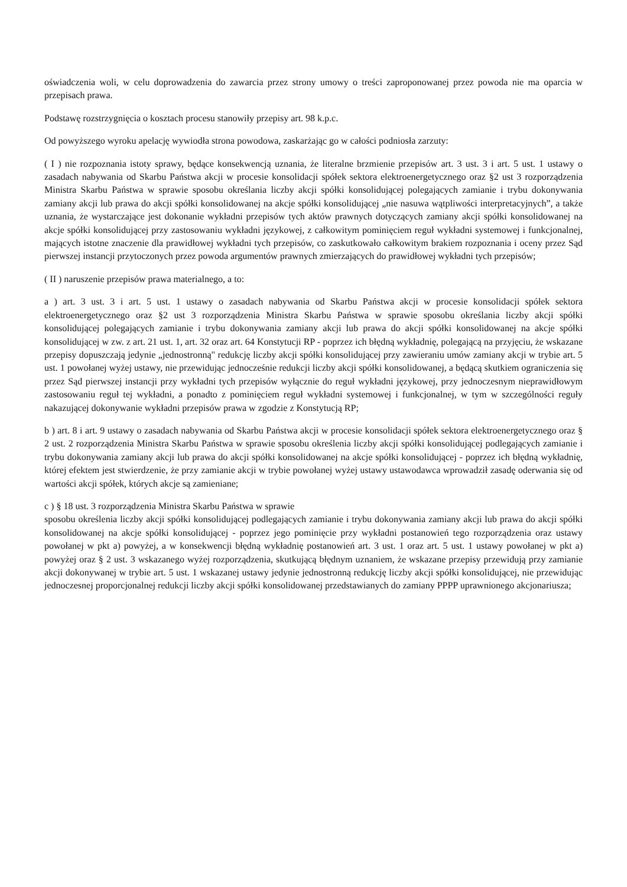oświadczenia woli, w celu doprowadzenia do zawarcia przez strony umowy o treści zaproponowanej przez powoda nie ma oparcia w przepisach prawa.
Podstawę rozstrzygnięcia o kosztach procesu stanowiły przepisy art. 98 k.p.c.
Od powyższego wyroku apelację wywiodła strona powodowa, zaskarżając go w całości podniosła zarzuty:
( I ) nie rozpoznania istoty sprawy, będące konsekwencją uznania, że literalne brzmienie przepisów art. 3 ust. 3 i art. 5 ust. 1 ustawy o zasadach nabywania od Skarbu Państwa akcji w procesie konsolidacji spółek sektora elektroenergetycznego oraz §2 ust 3 rozporządzenia Ministra Skarbu Państwa w sprawie sposobu określania liczby akcji spółki konsolidującej polegających zamianie i trybu dokonywania zamiany akcji lub prawa do akcji spółki konsolidowanej na akcje spółki konsolidującej „nie nasuwa wątpliwości interpretacyjnych”, a także uznania, że wystarczające jest dokonanie wykładni przepisów tych aktów prawnych dotyczących zamiany akcji spółki konsolidowanej na akcje spółki konsolidującej przy zastosowaniu wykładni językowej, z całkowitym pominięciem reguł wykładni systemowej i funkcjonalnej, mających istotne znaczenie dla prawidłowej wykładni tych przepisów, co zaskutkowało całkowitym brakiem rozpoznania i oceny przez Sąd pierwszej instancji przytoczonych przez powoda argumentów prawnych zmierzających do prawidłowej wykładni tych przepisów;
( II ) naruszenie przepisów prawa materialnego, a to:
a ) art. 3 ust. 3 i art. 5 ust. 1 ustawy o zasadach nabywania od Skarbu Państwa akcji w procesie konsolidacji spółek sektora elektroenergetycznego oraz §2 ust 3 rozporządzenia Ministra Skarbu Państwa w sprawie sposobu określania liczby akcji spółki konsolidującej polegających zamianie i trybu dokonywania zamiany akcji lub prawa do akcji spółki konsolidowanej na akcje spółki konsolidującej w zw. z art. 21 ust. 1, art. 32 oraz art. 64 Konstytucji RP - poprzez ich błędną wykładnię, polegającą na przyjęciu, że wskazane przepisy dopuszczają jedynie „jednostronną" redukcję liczby akcji spółki konsolidującej przy zawieraniu umów zamiany akcji w trybie art. 5 ust. 1 powołanej wyżej ustawy, nie przewidując jednocześnie redukcji liczby akcji spółki konsolidowanej, a będącą skutkiem ograniczenia się przez Sąd pierwszej instancji przy wykładni tych przepisów wyłącznie do reguł wykładni językowej, przy jednoczesnym nieprawidłowym zastosowaniu reguł tej wykładni, a ponadto z pominięciem reguł wykładni systemowej i funkcjonalnej, w tym w szczególności reguły nakazującej dokonywanie wykładni przepisów prawa w zgodzie z Konstytucją RP;
b ) art. 8 i art. 9 ustawy o zasadach nabywania od Skarbu Państwa akcji w procesie konsolidacji spółek sektora elektroenergetycznego oraz § 2 ust. 2 rozporządzenia Ministra Skarbu Państwa w sprawie sposobu określenia liczby akcji spółki konsolidującej podlegających zamianie i trybu dokonywania zamiany akcji lub prawa do akcji spółki konsolidowanej na akcje spółki konsolidującej - poprzez ich błędną wykładnię, której efektem jest stwierdzenie, że przy zamianie akcji w trybie powołanej wyżej ustawy ustawodawca wprowadził zasadę oderwania się od wartości akcji spółek, których akcje są zamieniane;
c ) § 18 ust. 3 rozporządzenia Ministra Skarbu Państwa w sprawie
sposobu określenia liczby akcji spółki konsolidującej podlegających zamianie i trybu dokonywania zamiany akcji lub prawa do akcji spółki konsolidowanej na akcje spółki konsolidującej - poprzez jego pominięcie przy wykładni postanowień tego rozporządzenia oraz ustawy powołanej w pkt a) powyżej, a w konsekwencji błędną wykładnię postanowień art. 3 ust. 1 oraz art. 5 ust. 1 ustawy powołanej w pkt a) powyżej oraz § 2 ust. 3 wskazanego wyżej rozporządzenia, skutkującą błędnym uznaniem, że wskazane przepisy przewidują przy zamianie akcji dokonywanej w trybie art. 5 ust. 1 wskazanej ustawy jedynie jednostronną redukcję liczby akcji spółki konsolidującej, nie przewidując jednoczesnej proporcjonalnej redukcji liczby akcji spółki konsolidowanej przedstawianych do zamiany PPPP uprawnionego akcjonariusza;